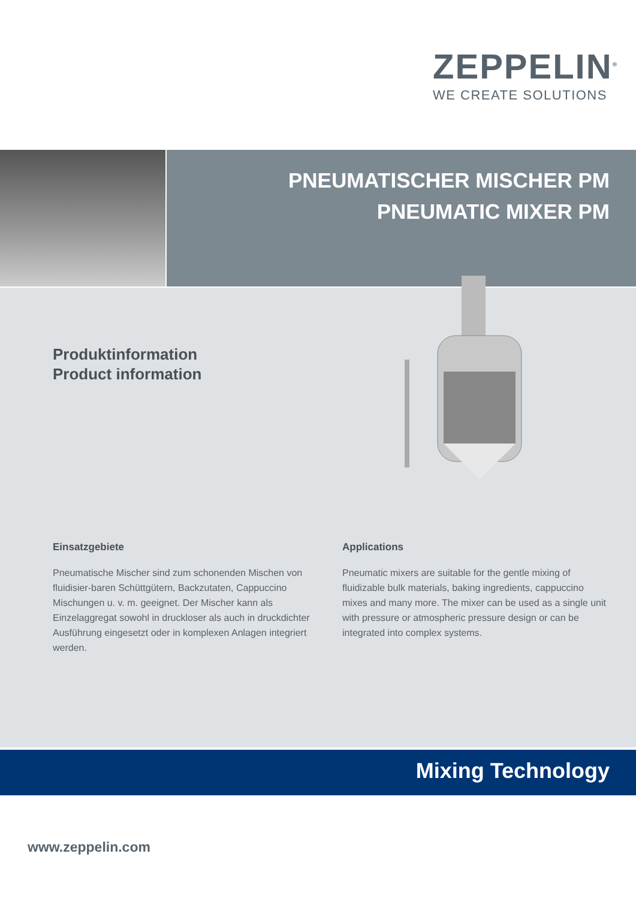ZEPPELIN<sup>®</sup>
WE CREATE SOLUTIONS
PNEUMATISCHER MISCHER PM
PNEUMATIC MIXER PM
Produktinformation
Product information
Einsatzgebiete
Pneumatische Mischer sind zum schonenden Mischen von fluidisier-baren Schüttgütern, Backzutaten, Cappuccino Mischungen u. v. m. geeignet. Der Mischer kann als Einzelaggregat sowohl in druckloser als auch in druckdichter Ausführung eingesetzt oder in komplexen Anlagen integriert werden.
Applications
Pneumatic mixers are suitable for the gentle mixing of fluidizable bulk materials, baking ingredients, cappuccino mixes and many more. The mixer can be used as a single unit with pressure or atmospheric pressure design or can be integrated into complex systems.
Mixing Technology
www.zeppelin.com